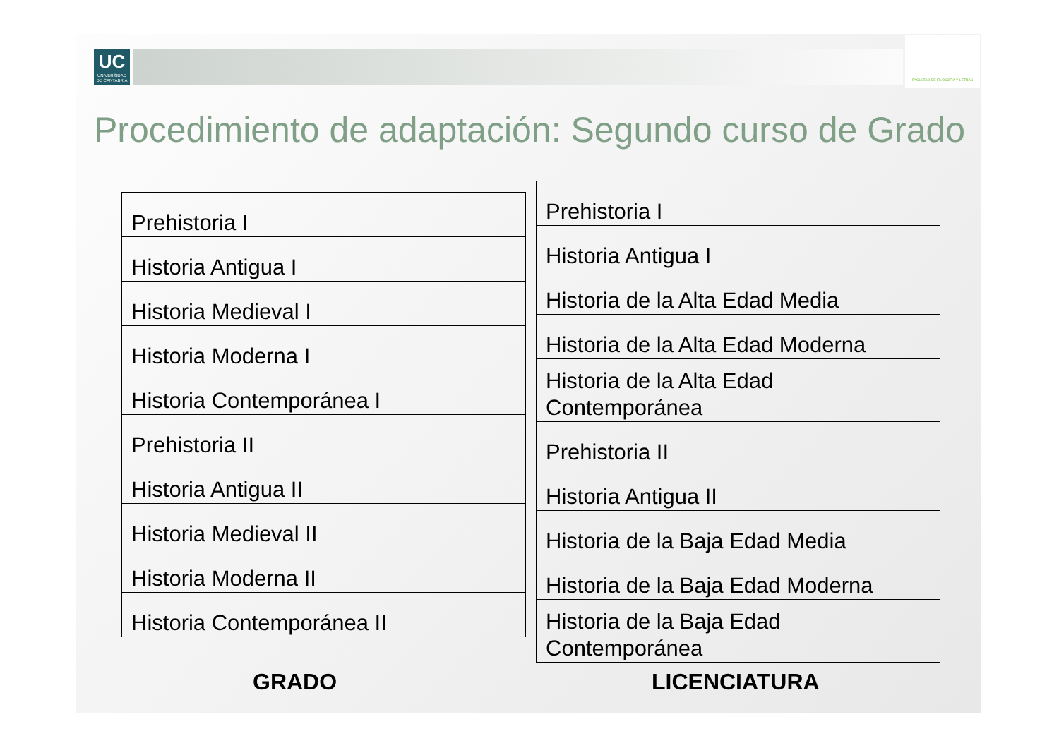UC
UNIVERSIDAD
DE CANTABRIA
FACULTAD DE FILOSOFÍA Y LETRAS
Procedimiento de adaptación: Segundo curso de Grado
| Prehistoria I |
| Historia Antigua I |
| Historia Medieval I |
| Historia Moderna I |
| Historia Contemporánea I |
| Prehistoria II |
| Historia Antigua II |
| Historia Medieval II |
| Historia Moderna II |
| Historia Contemporánea II |
| Prehistoria I |
| Historia Antigua I |
| Historia de la Alta Edad Media |
| Historia de la Alta Edad Moderna |
| Historia de la Alta Edad Contemporánea |
| Prehistoria II |
| Historia Antigua II |
| Historia de la Baja Edad Media |
| Historia de la Baja Edad Moderna |
| Historia de la Baja Edad Contemporánea |
GRADO LICENCIATURA